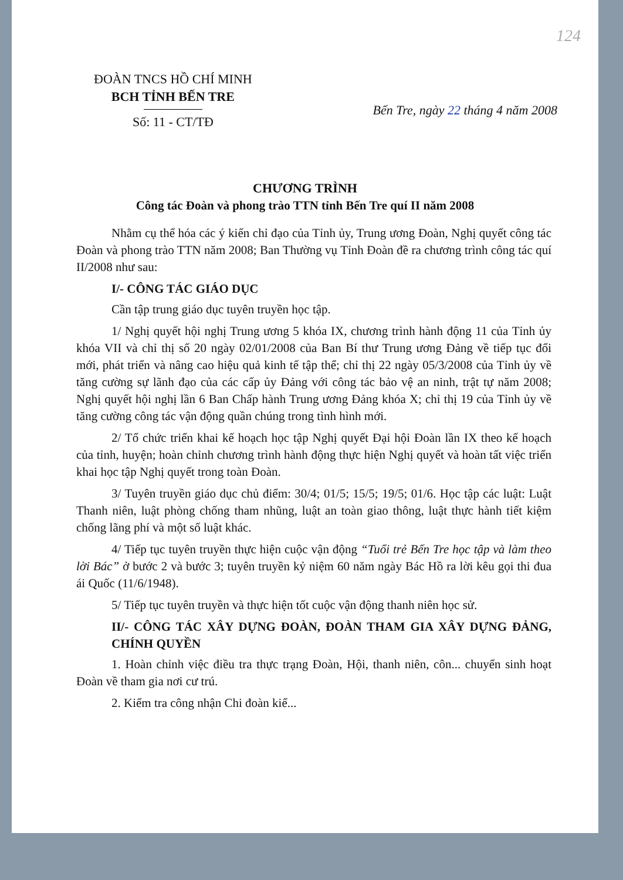124
ĐOÀN TNCS HỒ CHÍ MINH
BCH TỈNH BẾN TRE
Số: 11 - CT/TĐ
Bến Tre, ngày 22 tháng 4 năm 2008
CHƯƠNG TRÌNH
Công tác Đoàn và phong trào TTN tỉnh Bến Tre quí II năm 2008
Nhằm cụ thể hóa các ý kiến chỉ đạo của Tỉnh ủy, Trung ương Đoàn, Nghị quyết công tác Đoàn và phong trào TTN năm 2008; Ban Thường vụ Tỉnh Đoàn đề ra chương trình công tác quí II/2008 như sau:
I/- CÔNG TÁC GIÁO DỤC
Cần tập trung giáo dục tuyên truyền học tập.
1/ Nghị quyết hội nghị Trung ương 5 khóa IX, chương trình hành động 11 của Tỉnh ủy khóa VII và chỉ thị số 20 ngày 02/01/2008 của Ban Bí thư Trung ương Đảng về tiếp tục đổi mới, phát triển và nâng cao hiệu quả kinh tế tập thể; chỉ thị 22 ngày 05/3/2008 của Tỉnh ủy về tăng cường sự lãnh đạo của các cấp ủy Đảng với công tác bảo vệ an ninh, trật tự năm 2008; Nghị quyết hội nghị lần 6 Ban Chấp hành Trung ương Đảng khóa X; chỉ thị 19 của Tỉnh ủy về tăng cường công tác vận động quần chúng trong tình hình mới.
2/ Tổ chức triển khai kế hoạch học tập Nghị quyết Đại hội Đoàn lần IX theo kế hoạch của tỉnh, huyện; hoàn chỉnh chương trình hành động thực hiện Nghị quyết và hoàn tất việc triển khai học tập Nghị quyết trong toàn Đoàn.
3/ Tuyên truyền giáo dục chủ điểm: 30/4; 01/5; 15/5; 19/5; 01/6. Học tập các luật: Luật Thanh niên, luật phòng chống tham nhũng, luật an toàn giao thông, luật thực hành tiết kiệm chống lãng phí và một số luật khác.
4/ Tiếp tục tuyên truyền thực hiện cuộc vận động “Tuổi trẻ Bến Tre học tập và làm theo lời Bác” ở bước 2 và bước 3; tuyên truyền kỷ niệm 60 năm ngày Bác Hồ ra lời kêu gọi thi đua ái Quốc (11/6/1948).
5/ Tiếp tục tuyên truyền và thực hiện tốt cuộc vận động thanh niên học sử.
II/- CÔNG TÁC XÂY DỰNG ĐOÀN, ĐOÀN THAM GIA XÂY DỰNG ĐẢNG, CHÍNH QUYỀN
1. Hoàn chỉnh việc điều tra thực trạng Đoàn, Hội, thanh niên, côn... chuyển sinh hoạt Đoàn về tham gia nơi cư trú.
2. Kiểm tra công nhận Chi đoàn kiể...